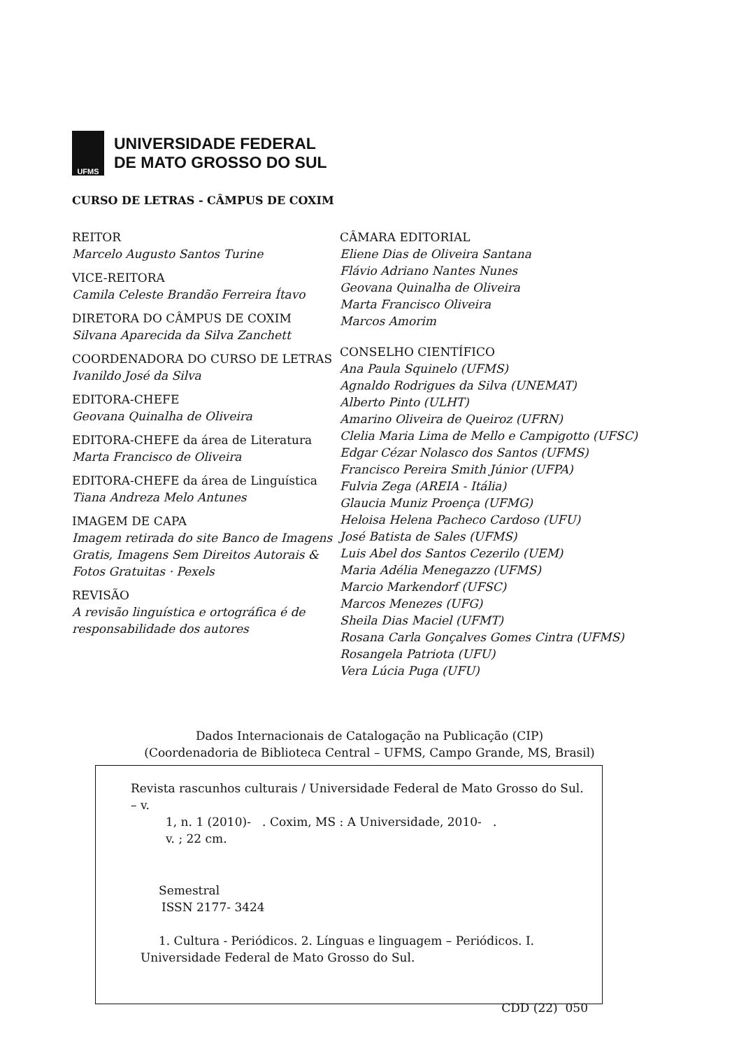UFMS
UNIVERSIDADE FEDERAL
DE MATO GROSSO DO SUL
CURSO DE LETRAS - CÂMPUS DE COXIM
REITOR
Marcelo Augusto Santos Turine
VICE-REITORA
Camila Celeste Brandão Ferreira Ítavo
DIRETORA DO CÂMPUS DE COXIM
Silvana Aparecida da Silva Zanchett
COORDENADORA DO CURSO DE LETRAS
Ivanildo José da Silva
EDITORA-CHEFE
Geovana Quinalha de Oliveira
EDITORA-CHEFE da área de Literatura
Marta Francisco de Oliveira
EDITORA-CHEFE da área de Linguística
Tiana Andreza Melo Antunes
IMAGEM DE CAPA
Imagem retirada do site Banco de Imagens Gratis, Imagens Sem Direitos Autorais & Fotos Gratuitas · Pexels
REVISÃO
A revisão linguística e ortográfica é de responsabilidade dos autores
CÂMARA EDITORIAL
Eliene Dias de Oliveira Santana
Flávio Adriano Nantes Nunes
Geovana Quinalha de Oliveira
Marta Francisco Oliveira
Marcos Amorim
CONSELHO CIENTÍFICO
Ana Paula Squinelo (UFMS)
Agnaldo Rodrigues da Silva (UNEMAT)
Alberto Pinto (ULHT)
Amarino Oliveira de Queiroz (UFRN)
Clelia Maria Lima de Mello e Campigotto (UFSC)
Edgar Cézar Nolasco dos Santos (UFMS)
Francisco Pereira Smith Júnior (UFPA)
Fulvia Zega (AREIA - Itália)
Glaucia Muniz Proença (UFMG)
Heloisa Helena Pacheco Cardoso (UFU)
José Batista de Sales (UFMS)
Luis Abel dos Santos Cezerilo (UEM)
Maria Adélia Menegazzo (UFMS)
Marcio Markendorf (UFSC)
Marcos Menezes (UFG)
Sheila Dias Maciel (UFMT)
Rosana Carla Gonçalves Gomes Cintra (UFMS)
Rosangela Patriota (UFU)
Vera Lúcia Puga (UFU)
Dados Internacionais de Catalogação na Publicação (CIP)
(Coordenadoria de Biblioteca Central – UFMS, Campo Grande, MS, Brasil)
Revista rascunhos culturais / Universidade Federal de Mato Grosso do Sul. – v.
1, n. 1 (2010)- . Coxim, MS : A Universidade, 2010- .
v. ; 22 cm.
Semestral
ISSN 2177- 3424
1. Cultura - Periódicos. 2. Línguas e linguagem – Periódicos. I.
Universidade Federal de Mato Grosso do Sul.
CDD (22) 050